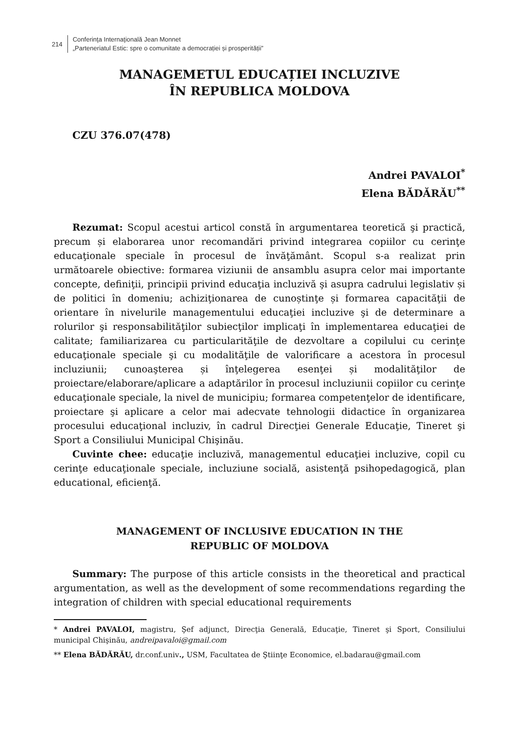214
Conferinţa Internaţională Jean Monnet
„Parteneriatul Estic: spre o comunitate a democrației și prosperității”
MANAGEMETUL EDUCAȚIEI INCLUZIVE
ÎN REPUBLICA MOLDOVA
CZU 376.07(478)
Andrei PAVALOI<sup>*</sup>
Elena BĂDĂRĂU<sup>**</sup>
Rezumat: Scopul acestui articol constă în argumentarea teoretică şi practică, precum și elaborarea unor recomandări privind integrarea copiilor cu cerinţe educaţionale speciale în procesul de învăţământ. Scopul s-a realizat prin următoarele obiective: formarea viziunii de ansamblu asupra celor mai importante concepte, definiţii, principii privind educaţia incluzivă şi asupra cadrului legislativ și de politici în domeniu; achiziţionarea de cunoștinţe și formarea capacităţii de orientare în nivelurile managementului educaţiei incluzive şi de determinare a rolurilor şi responsabilităţilor subiecţilor implicaţi în implementarea educaţiei de calitate; familiarizarea cu particularităţile de dezvoltare a copilului cu cerinţe educaţionale speciale şi cu modalităţile de valorificare a acestora în procesul incluziunii; cunoaşterea și înţelegerea esenţei și modalităţilor de proiectare/elaborare/aplicare a adaptărilor în procesul incluziunii copiilor cu cerinţe educaţionale speciale, la nivel de municipiu; formarea competenţelor de identificare, proiectare şi aplicare a celor mai adecvate tehnologii didactice în organizarea procesului educaţional incluziv, în cadrul Direcţiei Generale Educaţie, Tineret şi Sport a Consiliului Municipal Chişinău.
Cuvinte chee: educaţie incluzivă, managementul educaţiei incluzive, copil cu cerinţe educaţionale speciale, incluziune socială, asistenţă psihopedagogică, plan educational, eficienţă.
MANAGEMENT OF INCLUSIVE EDUCATION IN THE
REPUBLIC OF MOLDOVA
Summary: The purpose of this article consists in the theoretical and practical argumentation, as well as the development of some recommendations regarding the integration of children with special educational requirements
* Andrei PAVALOI, magistru, Şef adjunct, Direcţia Generală, Educaţie, Tineret şi Sport, Consiliului municipal Chişinău, andreipavaloi@gmail.com
** Elena BĂDĂRĂU, dr.conf.univ., USM, Facultatea de Ştiinţe Economice, el.badarau@gmail.com